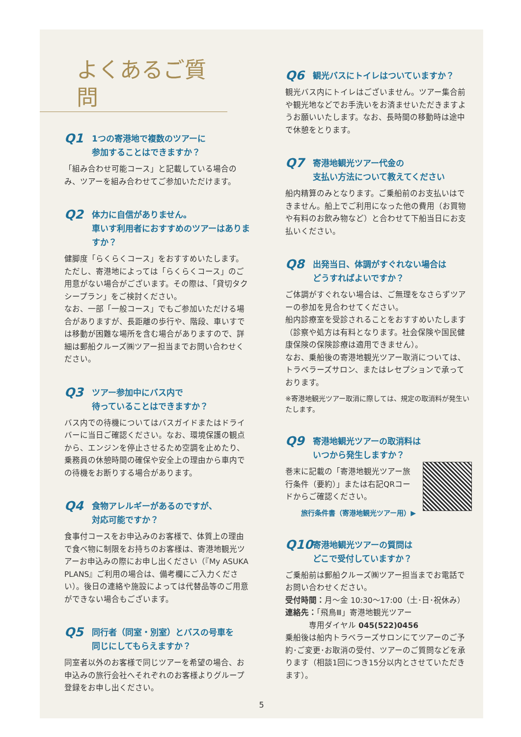よくあるご質問
Q1 1つの寄港地で複数のツアーに
参加することはできますか？
「組み合わせ可能コース」と記載している場合のみ、ツアーを組み合わせてご参加いただけます。
Q2 体力に自信がありません。
車いす利用者におすすめのツアーはありますか？
健脚度「らくらくコース」をおすすめいたします。ただし、寄港地によっては「らくらくコース」のご用意がない場合がございます。その際は、「貸切タクシープラン」をご検討ください。
なお、一部「一般コース」でもご参加いただける場合がありますが、長距離の歩行や、階段、車いすでは移動が困難な場所を含む場合がありますので、詳細は郵船クルーズ㈱ツアー担当までお問い合わせください。
Q3 ツアー参加中にバス内で
待っていることはできますか？
バス内での待機についてはバスガイドまたはドライバーに当日ご確認ください。なお、環境保護の観点から、エンジンを停止させるため空調を止めたり、乗務員の休憩時間の確保や安全上の理由から車内での待機をお断りする場合があります。
Q4 食物アレルギーがあるのですが、
対応可能ですか？
食事付コースをお申込みのお客様で、体質上の理由で食べ物に制限をお持ちのお客様は、寄港地観光ツアーお申込みの際にお申し出ください（『My ASUKA PLANS』ご利用の場合は、備考欄にご入力ください）。後日の連絡や施設によっては代替品等のご用意ができない場合もございます。
Q5 同行者（同室・別室）とバスの号車を
同じにしてもらえますか？
同室者以外のお客様で同じツアーを希望の場合、お申込みの旅行会社へそれぞれのお客様よりグループ登録をお申し出ください。
Q6 観光バスにトイレはついていますか？
観光バス内にトイレはございません。ツアー集合前や観光地などでお手洗いをお済ませいただきますようお願いいたします。なお、長時間の移動時は途中で休憩をとります。
Q7 寄港地観光ツアー代金の
支払い方法について教えてください
船内精算のみとなります。ご乗船前のお支払いはできません。船上でご利用になった他の費用（お買物や有料のお飲み物など）と合わせて下船当日にお支払いください。
Q8 出発当日、体調がすぐれない場合は
どうすればよいですか？
ご体調がすぐれない場合は、ご無理をなさらずツアーの参加を見合わせてください。
船内診療室を受診されることをおすすめいたします（診察や処方は有料となります。社会保険や国民健康保険の保険診療は適用できません）。
なお、乗船後の寄港地観光ツアー取消については、トラベラーズサロン、またはレセプションで承っております。
※寄港地観光ツアー取消に際しては、規定の取消料が発生いたします。
Q9 寄港地観光ツアーの取消料は
いつから発生しますか？
巻末に記載の「寄港地観光ツアー旅行条件（要約）」または右記QRコードからご確認ください。
旅行条件書（寄港地観光ツアー用）▶
Q10 寄港地観光ツアーの質問は
どこで受付していますか？
ご乗船前は郵船クルーズ㈱ツアー担当までお電話でお問い合わせください。
受付時間：月～金 10:30～17:00（土･日･祝休み）
連絡先：「飛鳥Ⅲ」寄港地観光ツアー
　　　専用ダイヤル 045(522)0456
乗船後は船内トラベラーズサロンにてツアーのご予約･ご変更･お取消の受付、ツアーのご質問などを承ります（相談1回につき15分以内とさせていただきます）。
5